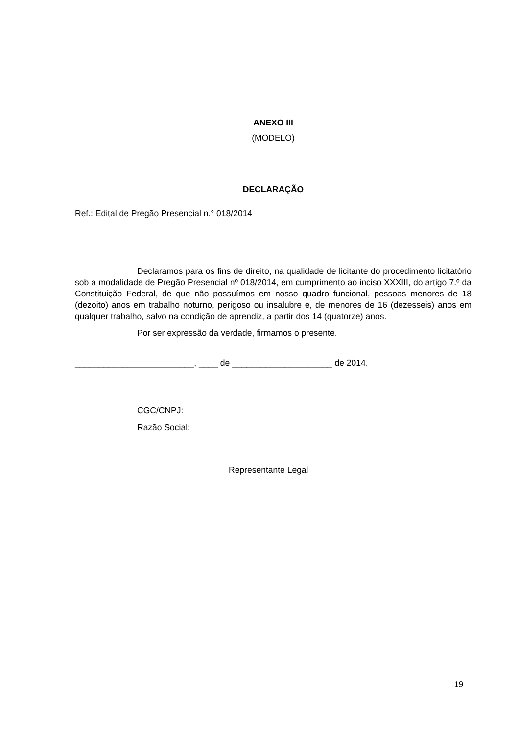ANEXO III
(MODELO)
DECLARAÇÃO
Ref.: Edital de Pregão Presencial n.° 018/2014
Declaramos para os fins de direito, na qualidade de licitante do procedimento licitatório sob a modalidade de Pregão Presencial nº 018/2014, em cumprimento ao inciso XXXIII, do artigo 7.º da Constituição Federal, de que não possuímos em nosso quadro funcional, pessoas menores de 18 (dezoito) anos em trabalho noturno, perigoso ou insalubre e, de menores de 16 (dezesseis) anos em qualquer trabalho, salvo na condição de aprendiz, a partir dos 14 (quatorze) anos.
Por ser expressão da verdade, firmamos o presente.
_________________________, ____ de _____________________ de 2014.
CGC/CNPJ:
Razão Social:
Representante Legal
19